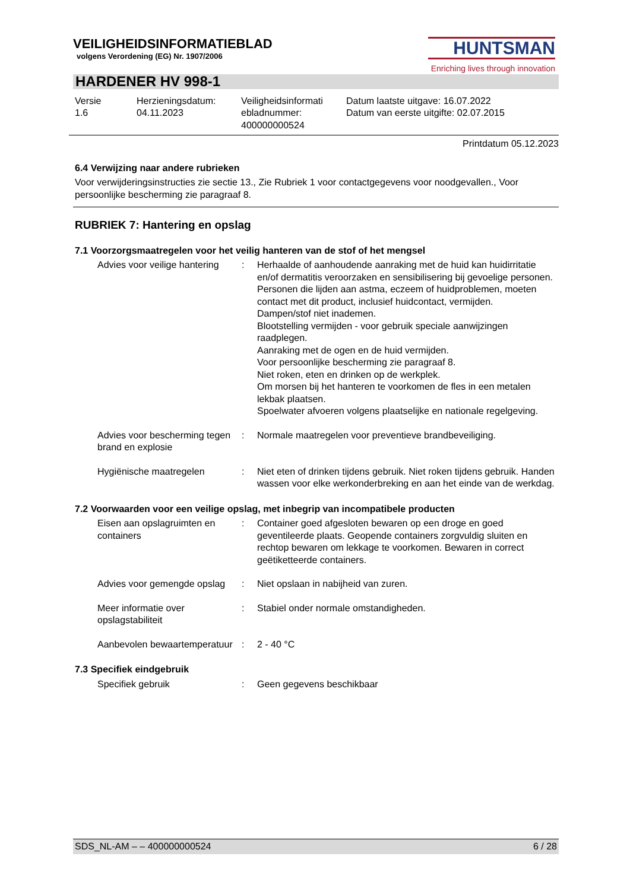HUNTSMAN
Enriching lives through innovation
VEILIGHEIDSINFORMATIEBLAD
volgens Verordening (EG) Nr. 1907/2006
HARDENER HV 998-1
Versie
1.6
Herzieningsdatum:
04.11.2023
Veiligheidsinformati
ebladnummer:
400000000524
Datum laatste uitgave: 16.07.2022
Datum van eerste uitgifte: 02.07.2015
Printdatum 05.12.2023
6.4 Verwijzing naar andere rubrieken
Voor verwijderingsinstructies zie sectie 13., Zie Rubriek 1 voor contactgegevens voor noodgevallen., Voor persoonlijke bescherming zie paragraaf 8.
RUBRIEK 7: Hantering en opslag
7.1 Voorzorgsmaatregelen voor het veilig hanteren van de stof of het mengsel
Advies voor veilige hantering
: Herhaalde of aanhoudende aanraking met de huid kan huidirritatie en/of dermatitis veroorzaken en sensibilisering bij gevoelige personen.
Personen die lijden aan astma, eczeem of huidproblemen, moeten contact met dit product, inclusief huidcontact, vermijden.
Dampen/stof niet inademen.
Blootstelling vermijden - voor gebruik speciale aanwijzingen raadplegen.
Aanraking met de ogen en de huid vermijden.
Voor persoonlijke bescherming zie paragraaf 8.
Niet roken, eten en drinken op de werkplek.
Om morsen bij het hanteren te voorkomen de fles in een metalen lekbak plaatsen.
Spoelwater afvoeren volgens plaatselijke en nationale regelgeving.
Advies voor bescherming tegen brand en explosie
: Normale maatregelen voor preventieve brandbeveiliging.
Hygiënische maatregelen : Niet eten of drinken tijdens gebruik. Niet roken tijdens gebruik. Handen wassen voor elke werkonderbreking en aan het einde van de werkdag.
7.2 Voorwaarden voor een veilige opslag, met inbegrip van incompatibele producten
Eisen aan opslagruimten en containers
: Container goed afgesloten bewaren op een droge en goed geventileerde plaats. Geopende containers zorgvuldig sluiten en rechtop bewaren om lekkage te voorkomen. Bewaren in correct geëtiketteerde containers.
Advies voor gemengde opslag
: Niet opslaan in nabijheid van zuren.
Meer informatie over opslagstabiliteit
: Stabiel onder normale omstandigheden.
Aanbevolen bewaartemperatuur
: 2 - 40 °C
7.3 Specifiek eindgebruik
Specifiek gebruik : Geen gegevens beschikbaar
SDS_NL-AM – – 400000000524 6 / 28